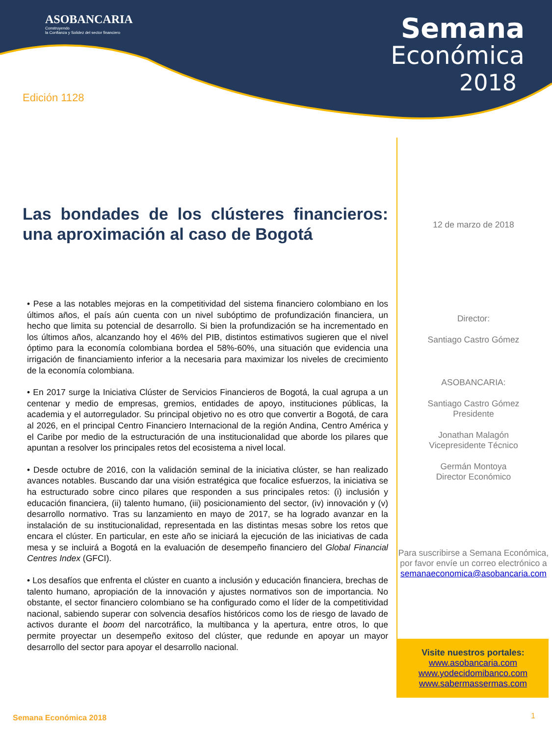ASOBANCARIA
Construyendo
la Confianza y Solidez del sector financiero
Semana
Económica
2018
Edición 1128
Las bondades de los clústeres financieros: una aproximación al caso de Bogotá
• Pese a las notables mejoras en la competitividad del sistema financiero colombiano en los últimos años, el país aún cuenta con un nivel subóptimo de profundización financiera, un hecho que limita su potencial de desarrollo. Si bien la profundización se ha incrementado en los últimos años, alcanzando hoy el 46% del PIB, distintos estimativos sugieren que el nivel óptimo para la economía colombiana bordea el 58%-60%, una situación que evidencia una irrigación de financiamiento inferior a la necesaria para maximizar los niveles de crecimiento de la economía colombiana.
• En 2017 surge la Iniciativa Clúster de Servicios Financieros de Bogotá, la cual agrupa a un centenar y medio de empresas, gremios, entidades de apoyo, instituciones públicas, la academia y el autorregulador. Su principal objetivo no es otro que convertir a Bogotá, de cara al 2026, en el principal Centro Financiero Internacional de la región Andina, Centro América y el Caribe por medio de la estructuración de una institucionalidad que aborde los pilares que apuntan a resolver los principales retos del ecosistema a nivel local.
• Desde octubre de 2016, con la validación seminal de la iniciativa clúster, se han realizado avances notables. Buscando dar una visión estratégica que focalice esfuerzos, la iniciativa se ha estructurado sobre cinco pilares que responden a sus principales retos: (i) inclusión y educación financiera, (ii) talento humano, (iii) posicionamiento del sector, (iv) innovación y (v) desarrollo normativo. Tras su lanzamiento en mayo de 2017, se ha logrado avanzar en la instalación de su institucionalidad, representada en las distintas mesas sobre los retos que encara el clúster. En particular, en este año se iniciará la ejecución de las iniciativas de cada mesa y se incluirá a Bogotá en la evaluación de desempeño financiero del Global Financial Centres Index (GFCI).
• Los desafíos que enfrenta el clúster en cuanto a inclusión y educación financiera, brechas de talento humano, apropiación de la innovación y ajustes normativos son de importancia. No obstante, el sector financiero colombiano se ha configurado como el líder de la competitividad nacional, sabiendo superar con solvencia desafíos históricos como los de riesgo de lavado de activos durante el boom del narcotráfico, la multibanca y la apertura, entre otros, lo que permite proyectar un desempeño exitoso del clúster, que redunde en apoyar un mayor desarrollo del sector para apoyar el desarrollo nacional.
12 de marzo de 2018
Director:
Santiago Castro Gómez
ASOBANCARIA:
Santiago Castro Gómez
Presidente
Jonathan Malagón
Vicepresidente Técnico
Germán Montoya
Director Económico
Para suscribirse a Semana Económica, por favor envíe un correo electrónico a
semanaeconomica@asobancaria.com
Visite nuestros portales:
www.asobancaria.com
www.yodecidomibanco.com
www.sabermassermas.com
Semana Económica 2018 1